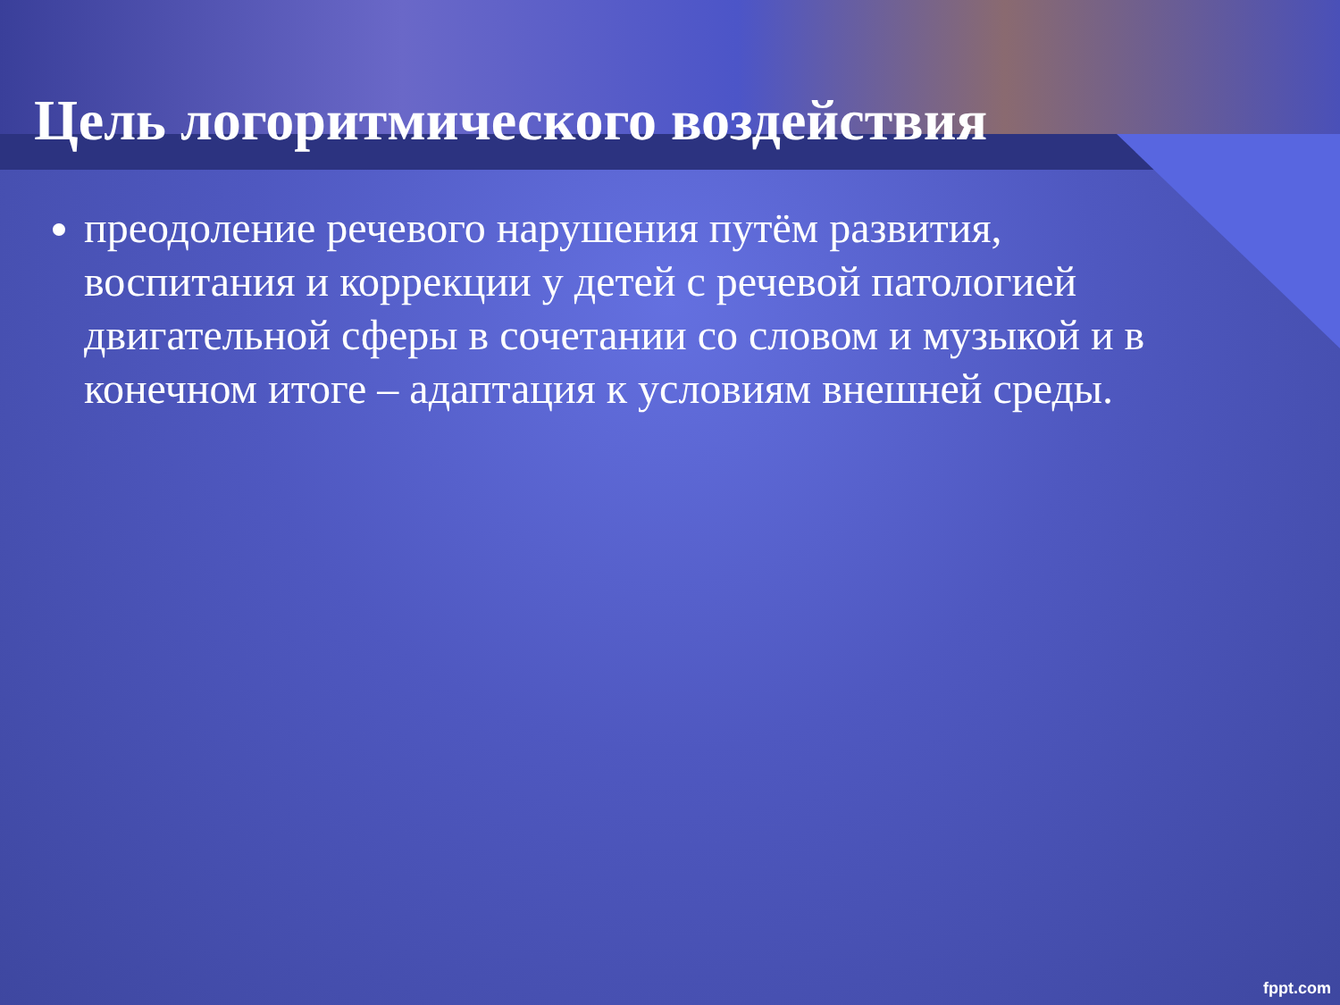Цель логоритмического воздействия
преодоление речевого нарушения путём развития, воспитания и коррекции у детей с речевой патологией двигательной сферы в сочетании со словом и музыкой и в конечном итоге – адаптация к условиям внешней среды.
fppt.com